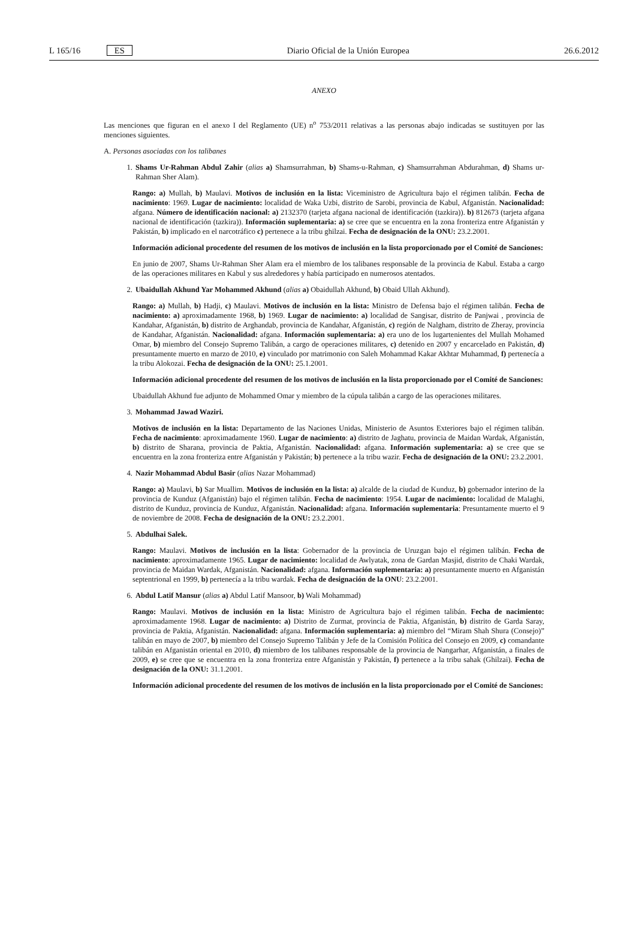L 165/16 ES Diario Oficial de la Unión Europea 26.6.2012
ANEXO
Las menciones que figuran en el anexo I del Reglamento (UE) n<sup>o</sup> 753/2011 relativas a las personas abajo indicadas se sustituyen por las menciones siguientes.
A. Personas asociadas con los talibanes
1. Shams Ur-Rahman Abdul Zahir (alias a) Shamsurrahman, b) Shams-u-Rahman, c) Shamsurrahman Abdurahman, d) Shams ur-Rahman Sher Alam).
Rango: a) Mullah, b) Maulavi. Motivos de inclusión en la lista: Viceministro de Agricultura bajo el régimen talibán. Fecha de nacimiento: 1969. Lugar de nacimiento: localidad de Waka Uzbi, distrito de Sarobi, provincia de Kabul, Afganistán. Nacionalidad: afgana. Número de identificación nacional: a) 2132370 (tarjeta afgana nacional de identificación (tazkira)). b) 812673 (tarjeta afgana nacional de identificación (tazkira)). Información suplementaria: a) se cree que se encuentra en la zona fronteriza entre Afganistán y Pakistán, b) implicado en el narcotráfico c) pertenece a la tribu ghilzai. Fecha de designación de la ONU: 23.2.2001.
Información adicional procedente del resumen de los motivos de inclusión en la lista proporcionado por el Comité de Sanciones:
En junio de 2007, Shams Ur-Rahman Sher Alam era el miembro de los talibanes responsable de la provincia de Kabul. Estaba a cargo de las operaciones militares en Kabul y sus alrededores y había participado en numerosos atentados.
2. Ubaidullah Akhund Yar Mohammed Akhund (alias a) Obaidullah Akhund, b) Obaid Ullah Akhund).
Rango: a) Mullah, b) Hadji, c) Maulavi. Motivos de inclusión en la lista: Ministro de Defensa bajo el régimen talibán. Fecha de nacimiento: a) aproximadamente 1968, b) 1969. Lugar de nacimiento: a) localidad de Sangisar, distrito de Panjwai , provincia de Kandahar, Afganistán, b) distrito de Arghandab, provincia de Kandahar, Afganistán, c) región de Nalgham, distrito de Zheray, provincia de Kandahar, Afganistán. Nacionalidad: afgana. Información suplementaria: a) era uno de los lugartenientes del Mullah Mohamed Omar, b) miembro del Consejo Supremo Talibán, a cargo de operaciones militares, c) detenido en 2007 y encarcelado en Pakistán, d) presuntamente muerto en marzo de 2010, e) vinculado por matrimonio con Saleh Mohammad Kakar Akhtar Muhammad, f) pertenecía a la tribu Alokozai. Fecha de designación de la ONU: 25.1.2001.
Información adicional procedente del resumen de los motivos de inclusión en la lista proporcionado por el Comité de Sanciones:
Ubaidullah Akhund fue adjunto de Mohammed Omar y miembro de la cúpula talibán a cargo de las operaciones militares.
3. Mohammad Jawad Waziri.
Motivos de inclusión en la lista: Departamento de las Naciones Unidas, Ministerio de Asuntos Exteriores bajo el régimen talibán. Fecha de nacimiento: aproximadamente 1960. Lugar de nacimiento: a) distrito de Jaghatu, provincia de Maidan Wardak, Afganistán, b) distrito de Sharana, provincia de Paktia, Afganistán. Nacionalidad: afgana. Información suplementaria: a) se cree que se encuentra en la zona fronteriza entre Afganistán y Pakistán; b) pertenece a la tribu wazir. Fecha de designación de la ONU: 23.2.2001.
4. Nazir Mohammad Abdul Basir (alias Nazar Mohammad)
Rango: a) Maulavi, b) Sar Muallim. Motivos de inclusión en la lista: a) alcalde de la ciudad de Kunduz, b) gobernador interino de la provincia de Kunduz (Afganistán) bajo el régimen talibán. Fecha de nacimiento: 1954. Lugar de nacimiento: localidad de Malaghi, distrito de Kunduz, provincia de Kunduz, Afganistán. Nacionalidad: afgana. Información suplementaria: Presuntamente muerto el 9 de noviembre de 2008. Fecha de designación de la ONU: 23.2.2001.
5. Abdulhai Salek.
Rango: Maulavi. Motivos de inclusión en la lista: Gobernador de la provincia de Uruzgan bajo el régimen talibán. Fecha de nacimiento: aproximadamente 1965. Lugar de nacimiento: localidad de Awlyatak, zona de Gardan Masjid, distrito de Chaki Wardak, provincia de Maidan Wardak, Afganistán. Nacionalidad: afgana. Información suplementaria: a) presuntamente muerto en Afganistán septentrional en 1999, b) pertenecía a la tribu wardak. Fecha de designación de la ONU: 23.2.2001.
6. Abdul Latif Mansur (alias a) Abdul Latif Mansoor, b) Wali Mohammad)
Rango: Maulavi. Motivos de inclusión en la lista: Ministro de Agricultura bajo el régimen talibán. Fecha de nacimiento: aproximadamente 1968. Lugar de nacimiento: a) Distrito de Zurmat, provincia de Paktia, Afganistán, b) distrito de Garda Saray, provincia de Paktia, Afganistán. Nacionalidad: afgana. Información suplementaria: a) miembro del “Miram Shah Shura (Consejo)” talibán en mayo de 2007, b) miembro del Consejo Supremo Talibán y Jefe de la Comisión Política del Consejo en 2009, c) comandante talibán en Afganistán oriental en 2010, d) miembro de los talibanes responsable de la provincia de Nangarhar, Afganistán, a finales de 2009, e) se cree que se encuentra en la zona fronteriza entre Afganistán y Pakistán, f) pertenece a la tribu sahak (Ghilzai). Fecha de designación de la ONU: 31.1.2001.
Información adicional procedente del resumen de los motivos de inclusión en la lista proporcionado por el Comité de Sanciones: